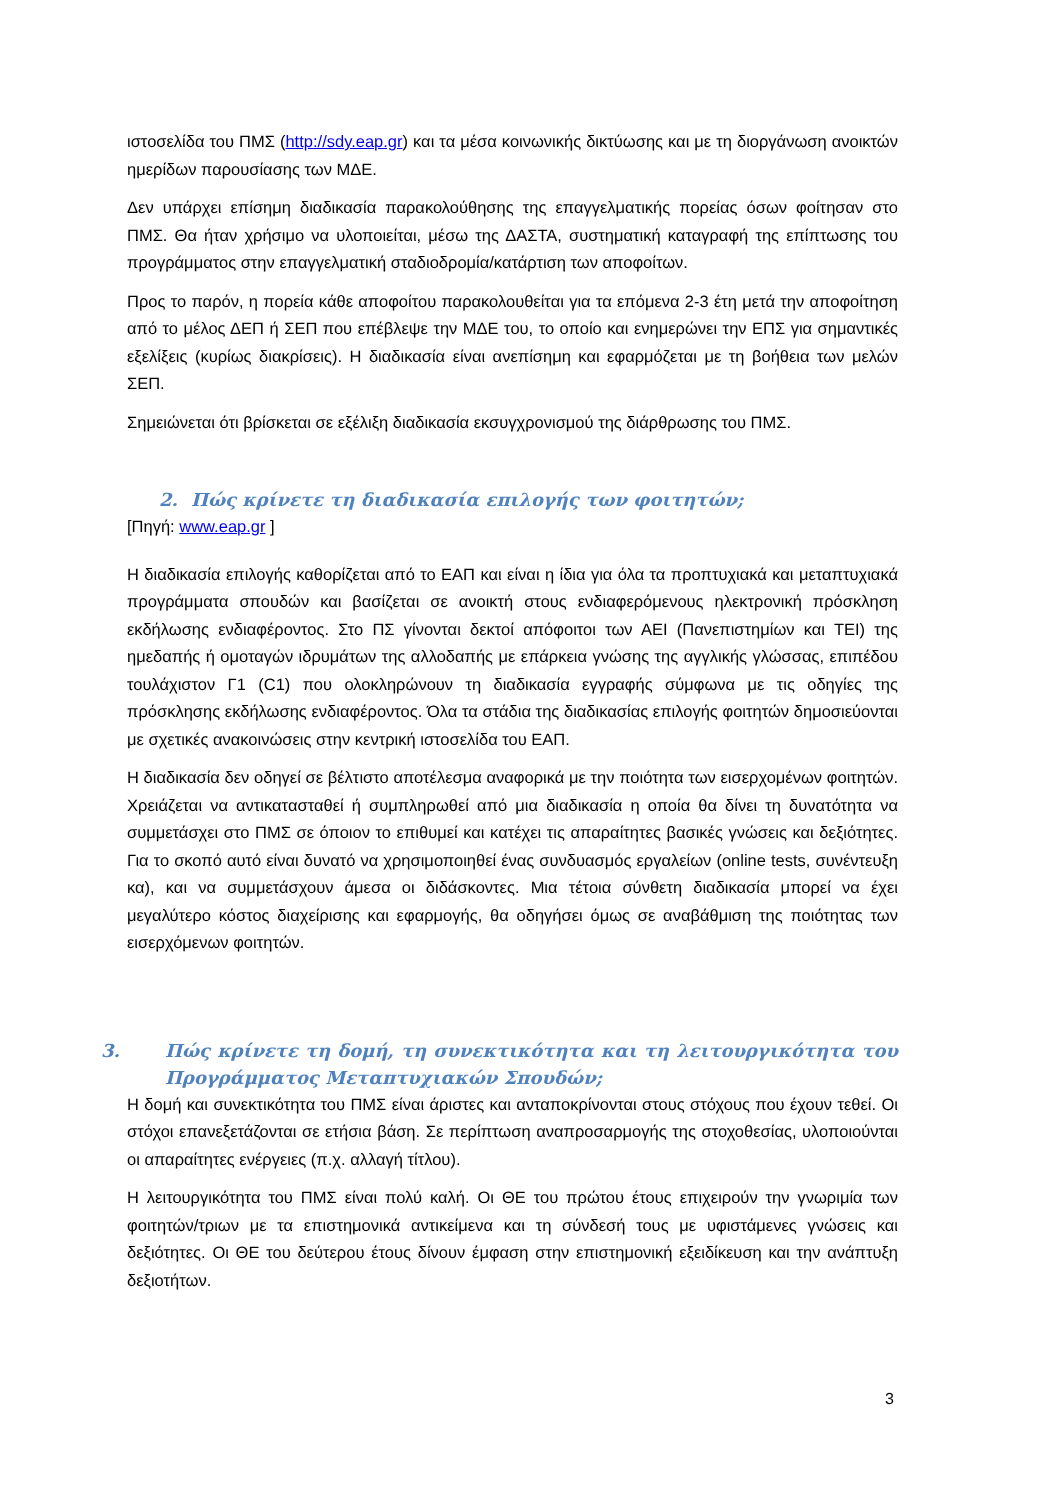ιστοσελίδα του ΠΜΣ (http://sdy.eap.gr) και τα μέσα κοινωνικής δικτύωσης και με τη διοργάνωση ανοικτών ημερίδων παρουσίασης των ΜΔΕ.
Δεν υπάρχει επίσημη διαδικασία παρακολούθησης της επαγγελματικής πορείας όσων φοίτησαν στο ΠΜΣ. Θα ήταν χρήσιμο να υλοποιείται, μέσω της ΔΑΣΤΑ, συστηματική καταγραφή της επίπτωσης του προγράμματος στην επαγγελματική σταδιοδρομία/κατάρτιση των αποφοίτων.
Προς το παρόν, η πορεία κάθε αποφοίτου παρακολουθείται για τα επόμενα 2-3 έτη μετά την αποφοίτηση από το μέλος ΔΕΠ ή ΣΕΠ που επέβλεψε την ΜΔΕ του, το οποίο και ενημερώνει την ΕΠΣ για σημαντικές εξελίξεις (κυρίως διακρίσεις). Η διαδικασία είναι ανεπίσημη και εφαρμόζεται με τη βοήθεια των μελών ΣΕΠ.
Σημειώνεται ότι βρίσκεται σε εξέλιξη διαδικασία εκσυγχρονισμού της διάρθρωσης του ΠΜΣ.
2. Πώς κρίνετε τη διαδικασία επιλογής των φοιτητών;
[Πηγή: www.eap.gr ]
Η διαδικασία επιλογής καθορίζεται από το ΕΑΠ και είναι η ίδια για όλα τα προπτυχιακά και μεταπτυχιακά προγράμματα σπουδών και βασίζεται σε ανοικτή στους ενδιαφερόμενους ηλεκτρονική πρόσκληση εκδήλωσης ενδιαφέροντος. Στο ΠΣ γίνονται δεκτοί απόφοιτοι των ΑΕΙ (Πανεπιστημίων και ΤΕΙ) της ημεδαπής ή ομοταγών ιδρυμάτων της αλλοδαπής με επάρκεια γνώσης της αγγλικής γλώσσας, επιπέδου τουλάχιστον Γ1 (C1) που ολοκληρώνουν τη διαδικασία εγγραφής σύμφωνα με τις οδηγίες της πρόσκλησης εκδήλωσης ενδιαφέροντος. Όλα τα στάδια της διαδικασίας επιλογής φοιτητών δημοσιεύονται με σχετικές ανακοινώσεις στην κεντρική ιστοσελίδα του ΕΑΠ.
Η διαδικασία δεν οδηγεί σε βέλτιστο αποτέλεσμα αναφορικά με την ποιότητα των εισερχομένων φοιτητών. Χρειάζεται να αντικατασταθεί ή συμπληρωθεί από μια διαδικασία η οποία θα δίνει τη δυνατότητα να συμμετάσχει στο ΠΜΣ σε όποιον το επιθυμεί και κατέχει τις απαραίτητες βασικές γνώσεις και δεξιότητες. Για το σκοπό αυτό είναι δυνατό να χρησιμοποιηθεί ένας συνδυασμός εργαλείων (online tests, συνέντευξη κα), και να συμμετάσχουν άμεσα οι διδάσκοντες. Μια τέτοια σύνθετη διαδικασία μπορεί να έχει μεγαλύτερο κόστος διαχείρισης και εφαρμογής, θα οδηγήσει όμως σε αναβάθμιση της ποιότητας των εισερχόμενων φοιτητών.
3. Πώς κρίνετε τη δομή, τη συνεκτικότητα και τη λειτουργικότητα του Προγράμματος Μεταπτυχιακών Σπουδών;
Η δομή και συνεκτικότητα του ΠΜΣ είναι άριστες και ανταποκρίνονται στους στόχους που έχουν τεθεί. Οι στόχοι επανεξετάζονται σε ετήσια βάση. Σε περίπτωση αναπροσαρμογής της στοχοθεσίας, υλοποιούνται οι απαραίτητες ενέργειες (π.χ. αλλαγή τίτλου).
Η λειτουργικότητα του ΠΜΣ είναι πολύ καλή. Οι ΘΕ του πρώτου έτους επιχειρούν την γνωριμία των φοιτητών/τριων με τα επιστημονικά αντικείμενα και τη σύνδεσή τους με υφιστάμενες γνώσεις και δεξιότητες. Οι ΘΕ του δεύτερου έτους δίνουν έμφαση στην επιστημονική εξειδίκευση και την ανάπτυξη δεξιοτήτων.
3